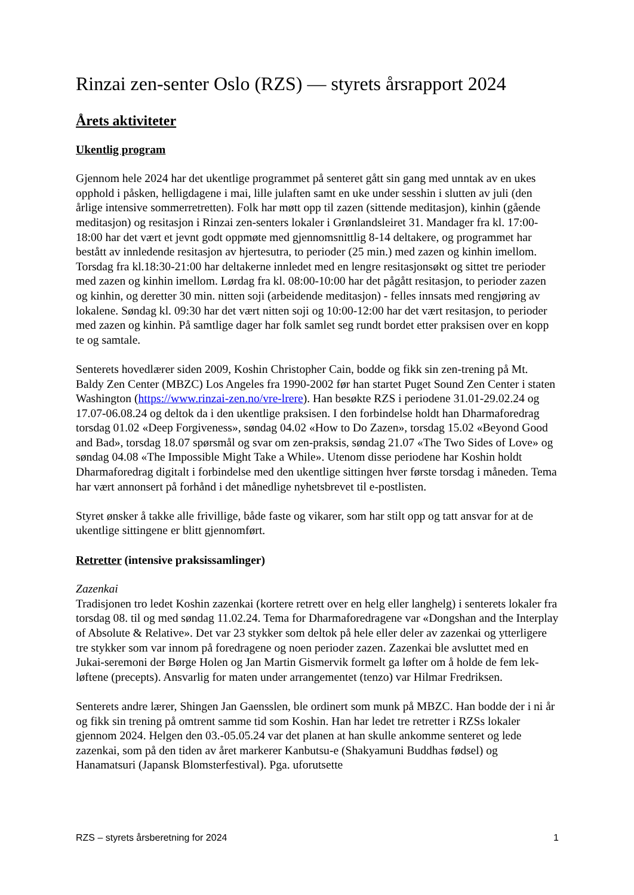Rinzai zen-senter Oslo (RZS) — styrets årsrapport 2024
Årets aktiviteter
Ukentlig program
Gjennom hele 2024 har det ukentlige programmet på senteret gått sin gang med unntak av en ukes opphold i påsken, helligdagene i mai, lille julaften samt en uke under sesshin i slutten av juli (den årlige intensive sommerretretten). Folk har møtt opp til zazen (sittende meditasjon), kinhin (gående meditasjon) og resitasjon i Rinzai zen-senters lokaler i Grønlandsleiret 31. Mandager fra kl. 17:00-18:00 har det vært et jevnt godt oppmøte med gjennomsnittlig 8-14 deltakere, og programmet har bestått av innledende resitasjon av hjertesutra, to perioder (25 min.) med zazen og kinhin imellom. Torsdag fra kl.18:30-21:00 har deltakerne innledet med en lengre resitasjonsøkt og sittet tre perioder med zazen og kinhin imellom. Lørdag fra kl. 08:00-10:00 har det pågått resitasjon, to perioder zazen og kinhin, og deretter 30 min. nitten soji (arbeidende meditasjon) - felles innsats med rengjøring av lokalene. Søndag kl. 09:30 har det vært nitten soji og 10:00-12:00 har det vært resitasjon, to perioder med zazen og kinhin. På samtlige dager har folk samlet seg rundt bordet etter praksisen over en kopp te og samtale.
Senterets hovedlærer siden 2009, Koshin Christopher Cain, bodde og fikk sin zen-trening på Mt. Baldy Zen Center (MBZC) Los Angeles fra 1990-2002 før han startet Puget Sound Zen Center i staten Washington (https://www.rinzai-zen.no/vre-lrere). Han besøkte RZS i periodene 31.01-29.02.24 og 17.07-06.08.24 og deltok da i den ukentlige praksisen. I den forbindelse holdt han Dharmaforedrag torsdag 01.02 «Deep Forgiveness», søndag 04.02 «How to Do Zazen», torsdag 15.02 «Beyond Good and Bad», torsdag 18.07 spørsmål og svar om zen-praksis, søndag 21.07 «The Two Sides of Love» og søndag 04.08 «The Impossible Might Take a While». Utenom disse periodene har Koshin holdt Dharmaforedrag digitalt i forbindelse med den ukentlige sittingen hver første torsdag i måneden. Tema har vært annonsert på forhånd i det månedlige nyhetsbrevet til e-postlisten.
Styret ønsker å takke alle frivillige, både faste og vikarer, som har stilt opp og tatt ansvar for at de ukentlige sittingene er blitt gjennomført.
Retretter (intensive praksissamlinger)
Zazenkai
Tradisjonen tro ledet Koshin zazenkai (kortere retrett over en helg eller langhelg) i senterets lokaler fra torsdag 08. til og med søndag 11.02.24. Tema for Dharmaforedragene var «Dongshan and the Interplay of Absolute & Relative». Det var 23 stykker som deltok på hele eller deler av zazenkai og ytterligere tre stykker som var innom på foredragene og noen perioder zazen. Zazenkai ble avsluttet med en Jukai-seremoni der Børge Holen og Jan Martin Gismervik formelt ga løfter om å holde de fem lek-løftene (precepts). Ansvarlig for maten under arrangementet (tenzo) var Hilmar Fredriksen.
Senterets andre lærer, Shingen Jan Gaensslen, ble ordinert som munk på MBZC. Han bodde der i ni år og fikk sin trening på omtrent samme tid som Koshin. Han har ledet tre retretter i RZSs lokaler gjennom 2024. Helgen den 03.-05.05.24 var det planen at han skulle ankomme senteret og lede zazenkai, som på den tiden av året markerer Kanbutsu-e (Shakyamuni Buddhas fødsel) og Hanamatsuri (Japansk Blomsterfestival). Pga. uforutsette
RZS – styrets årsberetning for 2024 1